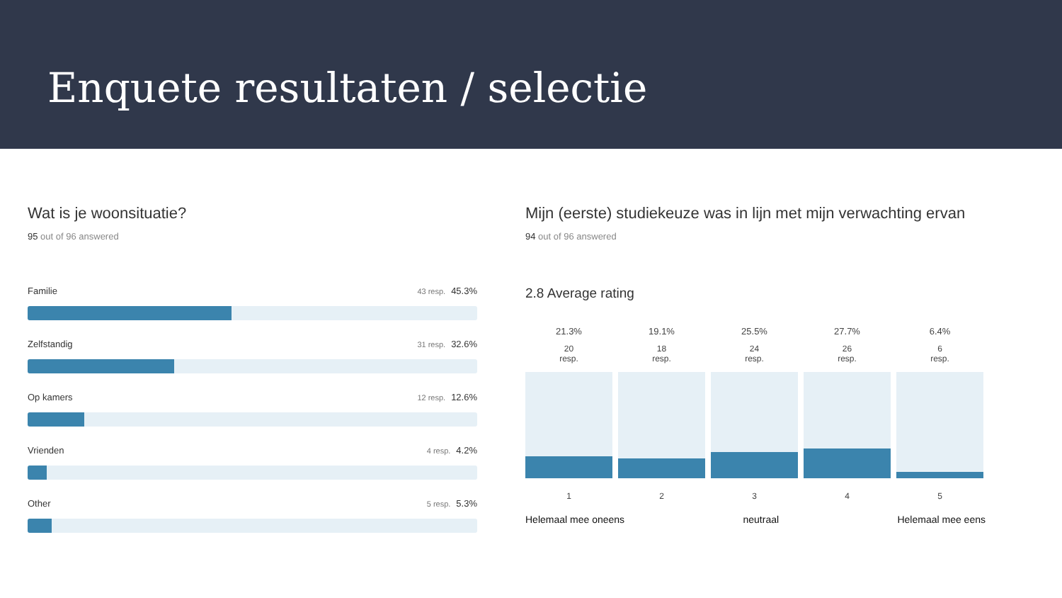Enquete resultaten / selectie
Wat is je woonsituatie?
95 out of 96 answered
Familie 43 resp. 45.3%
Zelfstandig 31 resp. 32.6%
Op kamers 12 resp. 12.6%
Vrienden 4 resp. 4.2%
Other 5 resp. 5.3%
Mijn (eerste) studiekeuze was in lijn met mijn verwachting ervan
94 out of 96 answered
2.8 Average rating
21.3%
20
resp.
1
19.1%
18
resp.
2
25.5%
24
resp.
3
27.7%
26
resp.
4
6.4%
6
resp.
5
Helemaal mee oneens neutraal Helemaal mee eens